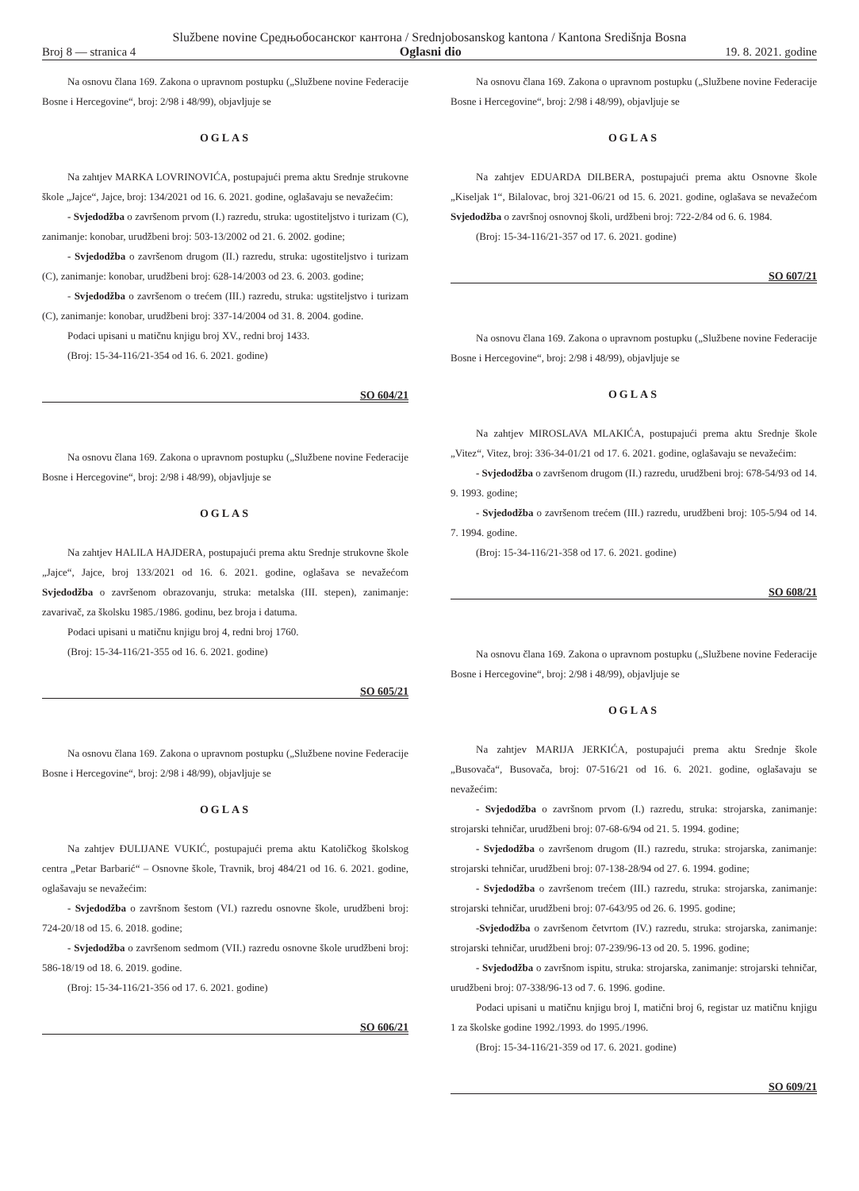Službene novine Средњобосанског кантона / Srednjobosanskog kantona / Kantona Središnja Bosna
Broj 8 — stranica 4 Oglasni dio 19. 8. 2021. godine
Na osnovu člana 169. Zakona o upravnom postupku („Službene novine Federacije Bosne i Hercegovine“, broj: 2/98 i 48/99), objavljuje se
OGLAS
Na zahtjev MARKA LOVRINOVIĆA, postupajući prema aktu Srednje strukovne škole „Jajce“, Jajce, broj: 134/2021 od 16. 6. 2021. godine, oglašavaju se nevažećim:
- Svjedodžba o završenom prvom (I.) razredu, struka: ugostiteljstvo i turizam (C), zanimanje: konobar, urudžbeni broj: 503-13/2002 od 21. 6. 2002. godine;
- Svjedodžba o završenom drugom (II.) razredu, struka: ugostiteljstvo i turizam (C), zanimanje: konobar, urudžbeni broj: 628-14/2003 od 23. 6. 2003. godine;
- Svjedodžba o završenom o trećem (III.) razredu, struka: ugstiteljstvo i turizam (C), zanimanje: konobar, urudžbeni broj: 337-14/2004 od 31. 8. 2004. godine.
Podaci upisani u matičnu knjigu broj XV., redni broj 1433.
(Broj: 15-34-116/21-354 od 16. 6. 2021. godine)
SO 604/21
Na osnovu člana 169. Zakona o upravnom postupku („Službene novine Federacije Bosne i Hercegovine“, broj: 2/98 i 48/99), objavljuje se
OGLAS
Na zahtjev HALILA HAJDERA, postupajući prema aktu Srednje strukovne škole „Jajce“, Jajce, broj 133/2021 od 16. 6. 2021. godine, oglašava se nevažećom Svjedodžba o završenom obrazovanju, struka: metalska (III. stepen), zanimanje: zavarivač, za školsku 1985./1986. godinu, bez broja i datuma.
Podaci upisani u matičnu knjigu broj 4, redni broj 1760.
(Broj: 15-34-116/21-355 od 16. 6. 2021. godine)
SO 605/21
Na osnovu člana 169. Zakona o upravnom postupku („Službene novine Federacije Bosne i Hercegovine“, broj: 2/98 i 48/99), objavljuje se
OGLAS
Na zahtjev ĐULIJANE VUKIĆ, postupajući prema aktu Katoličkog školskog centra „Petar Barbarić“ – Osnovne škole, Travnik, broj 484/21 od 16. 6. 2021. godine, oglašavaju se nevažećim:
- Svjedodžba o završnom šestom (VI.) razredu osnovne škole, urudžbeni broj: 724-20/18 od 15. 6. 2018. godine;
- Svjedodžba o završenom sedmom (VII.) razredu osnovne škole urudžbeni broj: 586-18/19 od 18. 6. 2019. godine.
(Broj: 15-34-116/21-356 od 17. 6. 2021. godine)
SO 606/21
Na osnovu člana 169. Zakona o upravnom postupku („Službene novine Federacije Bosne i Hercegovine“, broj: 2/98 i 48/99), objavljuje se
OGLAS
Na zahtjev EDUARDA DILBERA, postupajući prema aktu Osnovne škole „Kiseljak 1“, Bilalovac, broj 321-06/21 od 15. 6. 2021. godine, oglašava se nevažećom Svjedodžba o završnoj osnovnoj školi, urdžbeni broj: 722-2/84 od 6. 6. 1984.
(Broj: 15-34-116/21-357 od 17. 6. 2021. godine)
SO 607/21
Na osnovu člana 169. Zakona o upravnom postupku („Službene novine Federacije Bosne i Hercegovine“, broj: 2/98 i 48/99), objavljuje se
OGLAS
Na zahtjev MIROSLAVA MLAKIĆA, postupajući prema aktu Srednje škole „Vitez“, Vitez, broj: 336-34-01/21 od 17. 6. 2021. godine, oglašavaju se nevažećim:
- Svjedodžba o završenom drugom (II.) razredu, urudžbeni broj: 678-54/93 od 14. 9. 1993. godine;
- Svjedodžba o završenom trećem (III.) razredu, urudžbeni broj: 105-5/94 od 14. 7. 1994. godine.
(Broj: 15-34-116/21-358 od 17. 6. 2021. godine)
SO 608/21
Na osnovu člana 169. Zakona o upravnom postupku („Službene novine Federacije Bosne i Hercegovine“, broj: 2/98 i 48/99), objavljuje se
OGLAS
Na zahtjev MARIJA JERKIĆA, postupajući prema aktu Srednje škole „Busovača“, Busovača, broj: 07-516/21 od 16. 6. 2021. godine, oglašavaju se nevažećim:
- Svjedodžba o završnom prvom (I.) razredu, struka: strojarska, zanimanje: strojarski tehničar, urudžbeni broj: 07-68-6/94 od 21. 5. 1994. godine;
- Svjedodžba o završenom drugom (II.) razredu, struka: strojarska, zanimanje: strojarski tehničar, urudžbeni broj: 07-138-28/94 od 27. 6. 1994. godine;
- Svjedodžba o završenom trećem (III.) razredu, struka: strojarska, zanimanje: strojarski tehničar, urudžbeni broj: 07-643/95 od 26. 6. 1995. godine;
-Svjedodžba o završenom četvrtom (IV.) razredu, struka: strojarska, zanimanje: strojarski tehničar, urudžbeni broj: 07-239/96-13 od 20. 5. 1996. godine;
- Svjedodžba o završnom ispitu, struka: strojarska, zanimanje: strojarski tehničar, urudžbeni broj: 07-338/96-13 od 7. 6. 1996. godine.
Podaci upisani u matičnu knjigu broj I, matični broj 6, registar uz matičnu knjigu 1 za školske godine 1992./1993. do 1995./1996.
(Broj: 15-34-116/21-359 od 17. 6. 2021. godine)
SO 609/21